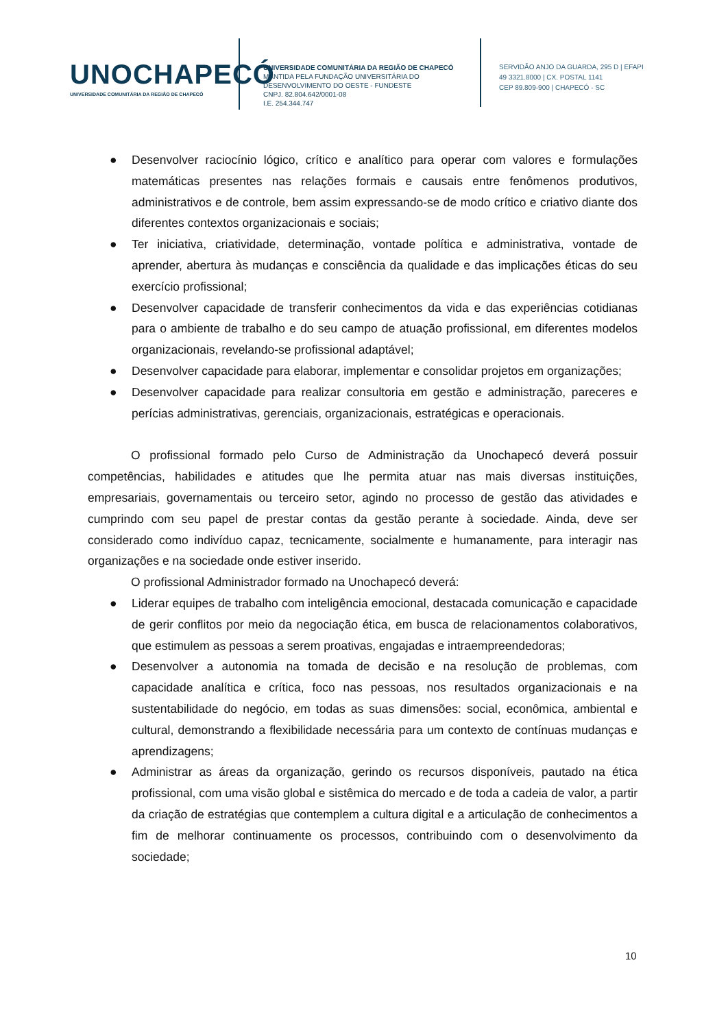UNOCHAPECÓ
UNIVERSIDADE COMUNITÁRIA DA REGIÃO DE CHAPECÓ
UNIVERSIDADE COMUNITÁRIA DA REGIÃO DE CHAPECÓ
MANTIDA PELA FUNDAÇÃO UNIVERSITÁRIA DO
DESENVOLVIMENTO DO OESTE - FUNDESTE
CNPJ. 82.804.642/0001-08
I.E. 254.344.747
SERVIDÃO ANJO DA GUARDA, 295 D | EFAPI
49 3321.8000 | CX. POSTAL 1141
CEP 89.809-900 | CHAPECÓ - SC
● Desenvolver raciocínio lógico, crítico e analítico para operar com valores e formulações matemáticas presentes nas relações formais e causais entre fenômenos produtivos, administrativos e de controle, bem assim expressando-se de modo crítico e criativo diante dos diferentes contextos organizacionais e sociais;
● Ter iniciativa, criatividade, determinação, vontade política e administrativa, vontade de aprender, abertura às mudanças e consciência da qualidade e das implicações éticas do seu exercício profissional;
● Desenvolver capacidade de transferir conhecimentos da vida e das experiências cotidianas para o ambiente de trabalho e do seu campo de atuação profissional, em diferentes modelos organizacionais, revelando-se profissional adaptável;
● Desenvolver capacidade para elaborar, implementar e consolidar projetos em organizações;
● Desenvolver capacidade para realizar consultoria em gestão e administração, pareceres e perícias administrativas, gerenciais, organizacionais, estratégicas e operacionais.
O profissional formado pelo Curso de Administração da Unochapecó deverá possuir competências, habilidades e atitudes que lhe permita atuar nas mais diversas instituições, empresariais, governamentais ou terceiro setor, agindo no processo de gestão das atividades e cumprindo com seu papel de prestar contas da gestão perante à sociedade. Ainda, deve ser considerado como indivíduo capaz, tecnicamente, socialmente e humanamente, para interagir nas organizações e na sociedade onde estiver inserido.
O profissional Administrador formado na Unochapecó deverá:
● Liderar equipes de trabalho com inteligência emocional, destacada comunicação e capacidade de gerir conflitos por meio da negociação ética, em busca de relacionamentos colaborativos, que estimulem as pessoas a serem proativas, engajadas e intraempreendedoras;
● Desenvolver a autonomia na tomada de decisão e na resolução de problemas, com capacidade analítica e crítica, foco nas pessoas, nos resultados organizacionais e na sustentabilidade do negócio, em todas as suas dimensões: social, econômica, ambiental e cultural, demonstrando a flexibilidade necessária para um contexto de contínuas mudanças e aprendizagens;
● Administrar as áreas da organização, gerindo os recursos disponíveis, pautado na ética profissional, com uma visão global e sistêmica do mercado e de toda a cadeia de valor, a partir da criação de estratégias que contemplem a cultura digital e a articulação de conhecimentos a fim de melhorar continuamente os processos, contribuindo com o desenvolvimento da sociedade;
10